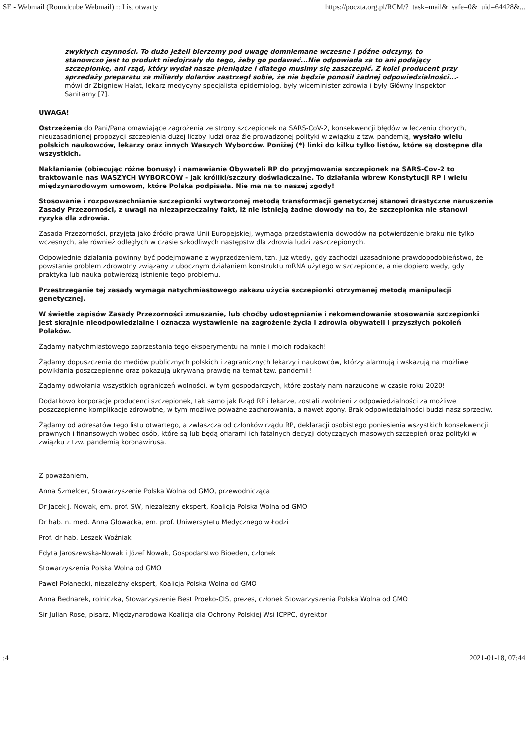SE - Webmail (Roundcube Webmail) :: List otwarty https://poczta.org.pl/RCM/?_task=mail&_safe=0&_uid=64428&...
zwykłych czynności. To dużo Jeżeli bierzemy pod uwagę domniemane wczesne i późne odczyny, to stanowczo jest to produkt niedojrzały do tego, żeby go podawać...Nie odpowiada za to ani podający szczepionkę, ani rząd, który wydał nasze pieniądze i dlatego musimy się zaszczepić. Z kolei producent przy sprzedaży preparatu za miliardy dolarów zastrzegł sobie, że nie będzie ponosił żadnej odpowiedzialności...- mówi dr Zbigniew Hałat, lekarz medycyny specjalista epidemiolog, były wiceminister zdrowia i były Główny Inspektor Sanitarny [7].
UWAGA!
Ostrzeżenia do Pani/Pana omawiające zagrożenia ze strony szczepionek na SARS-CoV-2, konsekwencji błędów w leczeniu chorych, nieuzasadnionej propozycji szczepienia dużej liczby ludzi oraz źle prowadzonej polityki w związku z tzw. pandemią, wysłało wielu polskich naukowców, lekarzy oraz innych Waszych Wyborców. Poniżej (*) linki do kilku tylko listów, które są dostępne dla wszystkich.
Nakłanianie (obiecując różne bonusy) i namawianie Obywateli RP do przyjmowania szczepionek na SARS-Cov-2 to traktowanie nas WASZYCH WYBORCÓW - jak króliki/szczury doświadczalne. To działania wbrew Konstytucji RP i wielu międzynarodowym umowom, które Polska podpisała. Nie ma na to naszej zgody!
Stosowanie i rozpowszechnianie szczepionki wytworzonej metodą transformacji genetycznej stanowi drastyczne naruszenie Zasady Przezorności, z uwagi na niezaprzeczalny fakt, iż nie istnieją żadne dowody na to, że szczepionka nie stanowi ryzyka dla zdrowia.
Zasada Przezorności, przyjęta jako źródło prawa Unii Europejskiej, wymaga przedstawienia dowodów na potwierdzenie braku nie tylko wczesnych, ale również odległych w czasie szkodliwych następstw dla zdrowia ludzi zaszczepionych.
Odpowiednie działania powinny być podejmowane z wyprzedzeniem, tzn. już wtedy, gdy zachodzi uzasadnione prawdopodobieństwo, że powstanie problem zdrowotny związany z ubocznym działaniem konstruktu mRNA użytego w szczepionce, a nie dopiero wedy, gdy praktyka lub nauka potwierdzą istnienie tego problemu.
Przestrzeganie tej zasady wymaga natychmiastowego zakazu użycia szczepionki otrzymanej metodą manipulacji genetycznej.
W świetle zapisów Zasady Przezorności zmuszanie, lub choćby udostępnianie i rekomendowanie stosowania szczepionki jest skrajnie nieodpowiedzialne i oznacza wystawienie na zagrożenie życia i zdrowia obywateli i przyszłych pokoleń Polaków.
Żądamy natychmiastowego zaprzestania tego eksperymentu na mnie i moich rodakach!
Żądamy dopuszczenia do mediów publicznych polskich i zagranicznych lekarzy i naukowców, którzy alarmują i wskazują na możliwe powikłania poszczepienne oraz pokazują ukrywaną prawdę na temat tzw. pandemii!
Żądamy odwołania wszystkich ograniczeń wolności, w tym gospodarczych, które zostały nam narzucone w czasie roku 2020!
Dodatkowo korporacje producenci szczepionek, tak samo jak Rząd RP i lekarze, zostali zwolnieni z odpowiedzialności za możliwe poszczepienne komplikacje zdrowotne, w tym możliwe poważne zachorowania, a nawet zgony. Brak odpowiedzialności budzi nasz sprzeciw.
Żądamy od adresatów tego listu otwartego, a zwłaszcza od członków rządu RP, deklaracji osobistego poniesienia wszystkich konsekwencji prawnych i finansowych wobec osób, które są lub będą ofiarami ich fatalnych decyzji dotyczących masowych szczepień oraz polityki w związku z tzw. pandemią koronawirusa.
Z poważaniem,
Anna Szmelcer, Stowarzyszenie Polska Wolna od GMO, przewodnicząca
Dr Jacek J. Nowak, em. prof. SW, niezależny ekspert, Koalicja Polska Wolna od GMO
Dr hab. n. med. Anna Głowacka, em. prof. Uniwersytetu Medycznego w Łodzi
Prof. dr hab. Leszek Woźniak
Edyta Jaroszewska-Nowak i Józef Nowak, Gospodarstwo Bioeden, członek
Stowarzyszenia Polska Wolna od GMO
Paweł Połanecki, niezależny ekspert, Koalicja Polska Wolna od GMO
Anna Bednarek, rolniczka, Stowarzyszenie Best Proeko-CIS, prezes, członek Stowarzyszenia Polska Wolna od GMO
Sir Julian Rose, pisarz, Międzynarodowa Koalicja dla Ochrony Polskiej Wsi ICPPC, dyrektor
:4 2021-01-18, 07:44